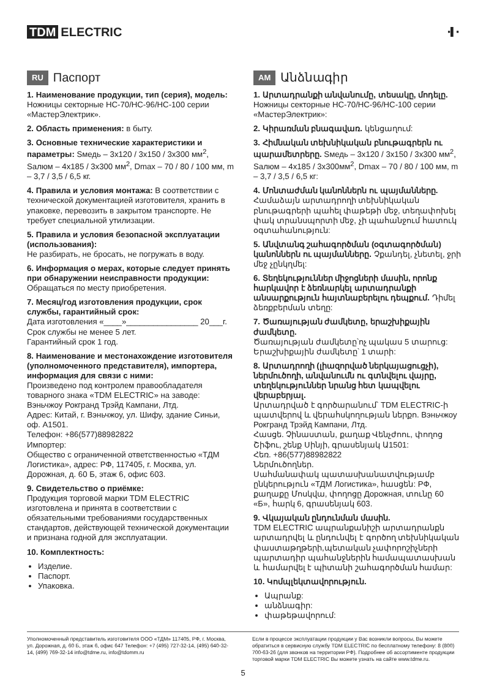TDM ELECTRIC
▪▌▪
RU Паспорт
1. Наименование продукции, тип (серия), модель: Ножницы секторные НС-70/НС-96/НС-100 серии «МастерЭлектрик».
2. Область применения: в быту.
3. Основные технические характеристики и параметры: Sмедь – 3х120 / 3х150 / 3х300 мм<sup>2</sup>, Sалюм – 4х185 / 3х300 мм<sup>2</sup>, Dmax – 70 / 80 / 100 мм, m – 3,7 / 3,5 / 6,5 кг.
4. Правила и условия монтажа: В соответствии с технической документацией изготовителя, хранить в упаковке, перевозить в закрытом транспорте. Не требует специальной утилизации.
5. Правила и условия безопасной эксплуатации (использования):
Не разбирать, не бросать, не погружать в воду.
6. Информация о мерах, которые следует принять при обнаружении неисправности продукции: Обращаться по месту приобретения.
7. Месяц/год изготовления продукции, срок службы, гарантийный срок:
Дата изготовления «____»________________ 20___г.
Срок службы не менее 5 лет.
Гарантийный срок 1 год.
8. Наименование и местонахождение изготовителя (уполномоченного представителя), импортера, информация для связи с ними:
Произведено под контролем правообладателя товарного знака «TDM ELECTRIC» на заводе: Вэньчжоу Рокгранд Трэйд Кампани, Лтд.
Адрес: Китай, г. Вэньчжоу, ул. Шифу, здание Синьи, оф. А1501.
Телефон: +86(577)88982822
Импортер:
Общество с ограниченной ответственностью «ТДМ Логистика», адрес: РФ, 117405, г. Москва, ул. Дорожная, д. 60 Б, этаж 6, офис 603.
9. Свидетельство о приёмке:
Продукция торговой марки TDM ELECTRIC изготовлена и принята в соответствии с обязательными требованиями государственных стандартов, действующей технической документации и признана годной для эксплуатации.
10. Комплектность:
Изделие.
Паспорт.
Упаковка.
AM Անձնագիր
1. Արտադրանքի անվանումը, տեսակը, մոդելը. Ножницы секторные НС-70/НС-96/НС-100 серии «МастерЭлектрик»:
2. Կիրառման բնագավառ. կենցաղում:
3. Հիմնական տեխնիկական բնութագրերն ու պարամետրերը. Sмедь – 3х120 / 3х150 / 3х300 мм<sup>2</sup>, Sалюм – 4х185 / 3х300мм<sup>2</sup>, Dmax – 70 / 80 / 100 мм, m – 3,7 / 3,5 / 6,5 кг:
4. Մոնտաժման կանոններն ու պայմանները. Համաձայն արտադրողի տեխնիկական բնութագրերի պահել փաթեթի մեջ, տեղափոխել փակ տրանսպորտի մեջ, չի պահանջում հատուկ օգտահանություն:
5. Անվտանգ շահագործման (օգտագործման) կանոններն ու պայմանները. Չքանդել, չնետել, ջրի մեջ չընկղմել:
6. Տեղեկություններ միջոցների մասին, որոնք հարկավոր է ձեռնարկել արտադրանքի անսարքություն հայտնաբերելու դեպքում. Դիմել ձեռքբերման տեղը:
7. Ծառայության ժամկետը, երաշխիքային ժամկետը.
Ծառայության ժամկետը՝ոչ պակաս 5 տարուց:
Երաշխիքային ժամկետը՝ 1 տարի:
8. Արտադրողի (լիազորված ներկայացուցչի), ներմուծողի, անվանումն ու գտնվելու վայրը, տեղեկություններ նրանց հետ կապվելու վերաբերյալ.
Արտադրված է գործարանում՝ TDM ELECTRIC-ի պատվերով և վերահսկողության ներքո. Вэньчжоу Рокгранд Трэйд Кампани, Лтд.
Հասցե. Չինաստան, քաղաք Վենչժոու, փողոց Շիֆու, շենք Սինյի, գրասենյակ Ա1501:
Հեռ. +86(577)88982822
Ներմուծողներ.
Սահմանափակ պատասխանատվությամբ ընկերություն «ТДМ Логистика», հասցեն: РФ, քաղաքը Մոսկվա, փողոցը Дорожная, տունը 60 «Б», հարկ 6, գրասենյակ 603.
9. Վկայական ընդունման մասին.
TDM ELECTRIC ապրանքանիշի արտադրանքն արտադրվել և ընդունվել է գործող տեխնիկական փաստաթղթերի,պետական չափորոշիչների պարտադիր պահանջներին համապատասխան և համարվել է պիտանի շահագործման համար:
10. Կոմպլեկտավորություն.
Ապրանք:
անձնագիր:
փաթեթավորում:
Уполномоченный представитель изготовителя ООО «ТДМ» 117405, РФ, г. Москва, ул. Дорожная, д. 60 Б, этаж 6, офис 647 Телефон: +7 (495) 727-32-14, (495) 640-32-14, (499) 769-32-14 info@tdme.ru, info@tdomm.ru
Если в процессе эксплуатации продукции у Вас возникли вопросы, Вы можете обратиться в сервисную службу TDM ELECTRIC по бесплатному телефону: 8 (800) 700-63-26 (для звонков на территории РФ). Подробнее об ассортименте продукции торговой марки TDM ELECTRIC Вы можете узнать на сайте www.tdme.ru.
5